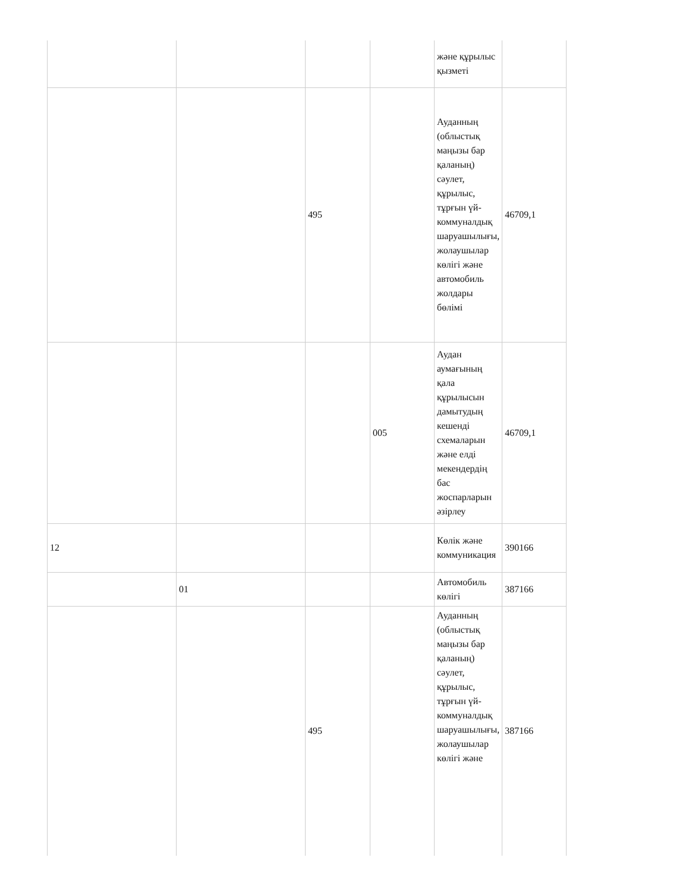| | | | | және құрылыс қызметі | |
| | | 495 | | Ауданның (облыстық маңызы бар қаланың) сәулет, құрылыс, тұрғын үй-коммуналдық шаруашылығы, жолаушылар көлігі және автомобиль жолдары бөлімі | 46709,1 |
| | | | 005 | Аудан аумағының қала құрылысын дамытудың кешенді схемаларын және елді мекендердің бас жоспарларын әзірлеу | 46709,1 |
| 12 | | | | Көлік және коммуникация | 390166 |
| | 01 | | | Автомобиль көлігі | 387166 |
| | | 495 | | Ауданның (облыстық маңызы бар қаланың) сәулет, құрылыс, тұрғын үй-коммуналдық шаруашылығы, жолаушылар көлігі және | 387166 |